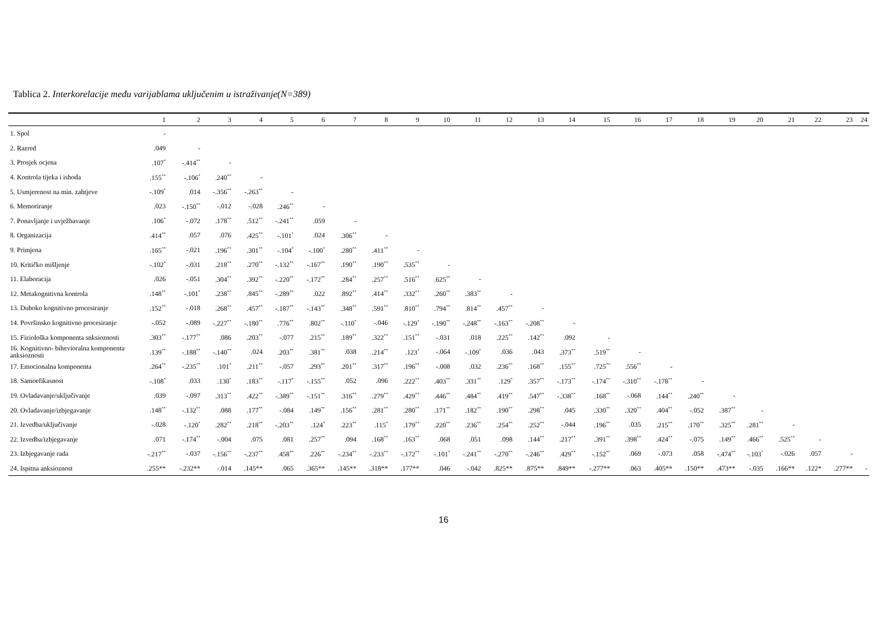Tablica 2. Interkorelacije među varijablama uključenim u istraživanje(N=389)
| | 1 | 2 | 3 | 4 | 5 | 6 | 7 | 8 | 9 | 10 | 11 | 12 | 13 | 14 | 15 | 16 | 17 | 18 | 19 | 20 | 21 | 22 | 23 | 24 |
| --- | --- | --- | --- | --- | --- | --- | --- | --- | --- | --- | --- | --- | --- | --- | --- | --- | --- | --- | --- | --- | --- | --- | --- | --- |
| 1. Spol | - | | | | | | | | | | | | | | | | | | | | | | | |
| 2. Razred | .049 | - | | | | | | | | | | | | | | | | | | | | | | |
| 3. Prosjek ocjena | .107<sup>*</sup> | -.414<sup>**</sup> | - | | | | | | | | | | | | | | | | | | | | | |
| 4. Kontrola tijeka i ishoda | .155<sup>**</sup> | -.106<sup>*</sup> | .240<sup>**</sup> | - | | | | | | | | | | | | | | | | | | | | |
| 5. Usmjerenost na min. zahtjeve | -.109<sup>*</sup> | .014 | -.356<sup>**</sup> | -.263<sup>**</sup> | - | | | | | | | | | | | | | | | | | | | |
| 6. Memoriranje | .023 | -.150<sup>**</sup> | -.012 | -.028 | .246<sup>**</sup> | - | | | | | | | | | | | | | | | | | | |
| 7. Ponavljanje i uvježbavanje | .106<sup>*</sup> | -.072 | .178<sup>**</sup> | .512<sup>**</sup> | -.241<sup>**</sup> | .059 | - | | | | | | | | | | | | | | | | | |
| 8. Organizacija | .414<sup>**</sup> | .057 | .076 | .425<sup>**</sup> | -.101<sup>*</sup> | .024 | .306<sup>**</sup> | - | | | | | | | | | | | | | | | | |
| 9. Primjena | .165<sup>**</sup> | -.021 | .196<sup>**</sup> | .301<sup>**</sup> | -.104<sup>*</sup> | -.100<sup>*</sup> | .280<sup>**</sup> | .411<sup>**</sup> | - | | | | | | | | | | | | | | | |
| 10. Kritičko mišljenje | -.102<sup>*</sup> | -.031 | .218<sup>**</sup> | .270<sup>**</sup> | -.132<sup>**</sup> | -.167<sup>**</sup> | .190<sup>**</sup> | .190<sup>**</sup> | .535<sup>**</sup> | - | | | | | | | | | | | | | | |
| 11. Elaboracija | .026 | -.051 | .304<sup>**</sup> | .392<sup>**</sup> | -.220<sup>**</sup> | -.172<sup>**</sup> | .284<sup>**</sup> | .257<sup>**</sup> | .516<sup>**</sup> | .625<sup>**</sup> | - | | | | | | | | | | | | | |
| 12. Metakognitivna kontrola | .148<sup>**</sup> | -.101<sup>*</sup> | .238<sup>**</sup> | .845<sup>**</sup> | -.289<sup>**</sup> | .022 | .892<sup>**</sup> | .414<sup>**</sup> | .332<sup>**</sup> | .260<sup>**</sup> | .383<sup>**</sup> | - | | | | | | | | | | | | |
| 13. Duboko kognitivno procesiranje | .152<sup>**</sup> | -.018 | .268<sup>**</sup> | .457<sup>**</sup> | -.187<sup>**</sup> | -.143<sup>**</sup> | .348<sup>**</sup> | .591<sup>**</sup> | .810<sup>**</sup> | .794<sup>**</sup> | .814<sup>**</sup> | .457<sup>**</sup> | - | | | | | | | | | | | |
| 14. Površinsko kognitivno procesiranje | -.052 | -.089 | -.227<sup>**</sup> | -.180<sup>**</sup> | .776<sup>**</sup> | .802<sup>**</sup> | -.110<sup>*</sup> | -.046 | -.129<sup>*</sup> | -.190<sup>**</sup> | -.248<sup>**</sup> | -.163<sup>**</sup> | -.208<sup>**</sup> | - | | | | | | | | | | |
| 15. Fiziološka komponenta snksioznosti | .303<sup>**</sup> | -.177<sup>**</sup> | .086 | .203<sup>**</sup> | -.077 | .215<sup>**</sup> | .189<sup>**</sup> | .322<sup>**</sup> | .151<sup>**</sup> | -.031 | .018 | .225<sup>**</sup> | .142<sup>**</sup> | .092 | - | | | | | | | | | |
| 16. Kognitivno- bihevioralna komponenta anksioznosti | .139<sup>**</sup> | -.188<sup>**</sup> | -.140<sup>**</sup> | .024 | .203<sup>**</sup> | .381<sup>**</sup> | .038 | .214<sup>**</sup> | .123<sup>*</sup> | -.064 | -.109<sup>*</sup> | .036 | .043 | .373<sup>**</sup> | .519<sup>**</sup> | - | | | | | | | | |
| 17. Emocionalna komponenta | .264<sup>**</sup> | -.235<sup>**</sup> | .101<sup>*</sup> | .211<sup>**</sup> | -.057 | .293<sup>**</sup> | .201<sup>**</sup> | .317<sup>**</sup> | .196<sup>**</sup> | -.008 | .032 | .236<sup>**</sup> | .168<sup>**</sup> | .155<sup>**</sup> | .725<sup>**</sup> | .556<sup>**</sup> | - | | | | | | | |
| 18. Samoefikasnost | -.108<sup>*</sup> | .033 | .130<sup>*</sup> | .183<sup>**</sup> | -.117<sup>*</sup> | -.155<sup>**</sup> | .052 | .096 | .222<sup>**</sup> | .403<sup>**</sup> | .331<sup>**</sup> | .129<sup>*</sup> | .357<sup>**</sup> | -.173<sup>**</sup> | -.174<sup>**</sup> | -.310<sup>**</sup> | -.178<sup>**</sup> | - | | | | | | |
| 19. Ovladavanje/uključivanje | .039 | -.097 | .313<sup>**</sup> | .422<sup>**</sup> | -.389<sup>**</sup> | -.151<sup>**</sup> | .316<sup>**</sup> | .279<sup>**</sup> | .429<sup>**</sup> | .446<sup>**</sup> | .484<sup>**</sup> | .419<sup>**</sup> | .547<sup>**</sup> | -.338<sup>**</sup> | .168<sup>**</sup> | -.068 | .144<sup>**</sup> | .240<sup>**</sup> | - | | | | | |
| 20. Ovladavanje/izbjegavanje | .148<sup>**</sup> | -.132<sup>**</sup> | .088 | .177<sup>**</sup> | -.084 | .149<sup>**</sup> | .156<sup>**</sup> | .281<sup>**</sup> | .280<sup>**</sup> | .171<sup>**</sup> | .182<sup>**</sup> | .190<sup>**</sup> | .298<sup>**</sup> | .045 | .330<sup>**</sup> | .320<sup>**</sup> | .404<sup>**</sup> | -.052 | .387<sup>**</sup> | - | | | | |
| 21. Izvedba/uključivanje | -.028 | -.120<sup>*</sup> | .282<sup>**</sup> | .218<sup>**</sup> | -.203<sup>**</sup> | .124<sup>*</sup> | .223<sup>**</sup> | .115<sup>*</sup> | .179<sup>**</sup> | .220<sup>**</sup> | .236<sup>**</sup> | .254<sup>**</sup> | .252<sup>**</sup> | -.044 | .196<sup>**</sup> | .035 | .215<sup>**</sup> | .170<sup>**</sup> | .325<sup>**</sup> | .281<sup>**</sup> | - | | | |
| 22. Izvedba/izbjegavanje | .071 | -.174<sup>**</sup> | -.004 | .075 | .081 | .257<sup>**</sup> | .094 | .168<sup>**</sup> | .163<sup>**</sup> | .068 | .051 | .098 | .144<sup>**</sup> | .217<sup>**</sup> | .391<sup>**</sup> | .398<sup>**</sup> | .424<sup>**</sup> | -.075 | .149<sup>**</sup> | .466<sup>**</sup> | .525<sup>**</sup> | - | | |
| 23. Izbjegavanje rada | -.217<sup>**</sup> | -.037 | -.156<sup>**</sup> | -.237<sup>**</sup> | .458<sup>**</sup> | .226<sup>**</sup> | -.234<sup>**</sup> | -.233<sup>**</sup> | -.172<sup>**</sup> | -.101<sup>*</sup> | -.241<sup>**</sup> | -.270<sup>**</sup> | -.246<sup>**</sup> | .429<sup>**</sup> | -.152<sup>**</sup> | .069 | -.073 | .058 | -.474<sup>**</sup> | -.103<sup>*</sup> | -.026 | .057 | - | |
| 24. Ispitna anksioznost | .255** | -.232** | -.014 | .145** | .065 | .365** | .145** | .318** | .177** | .046 | -.042 | .825** | .875** | .849** | -.277** | .063 | .405** | .150** | .473** | -.035 | .166** | .122* | .277** | - |
16